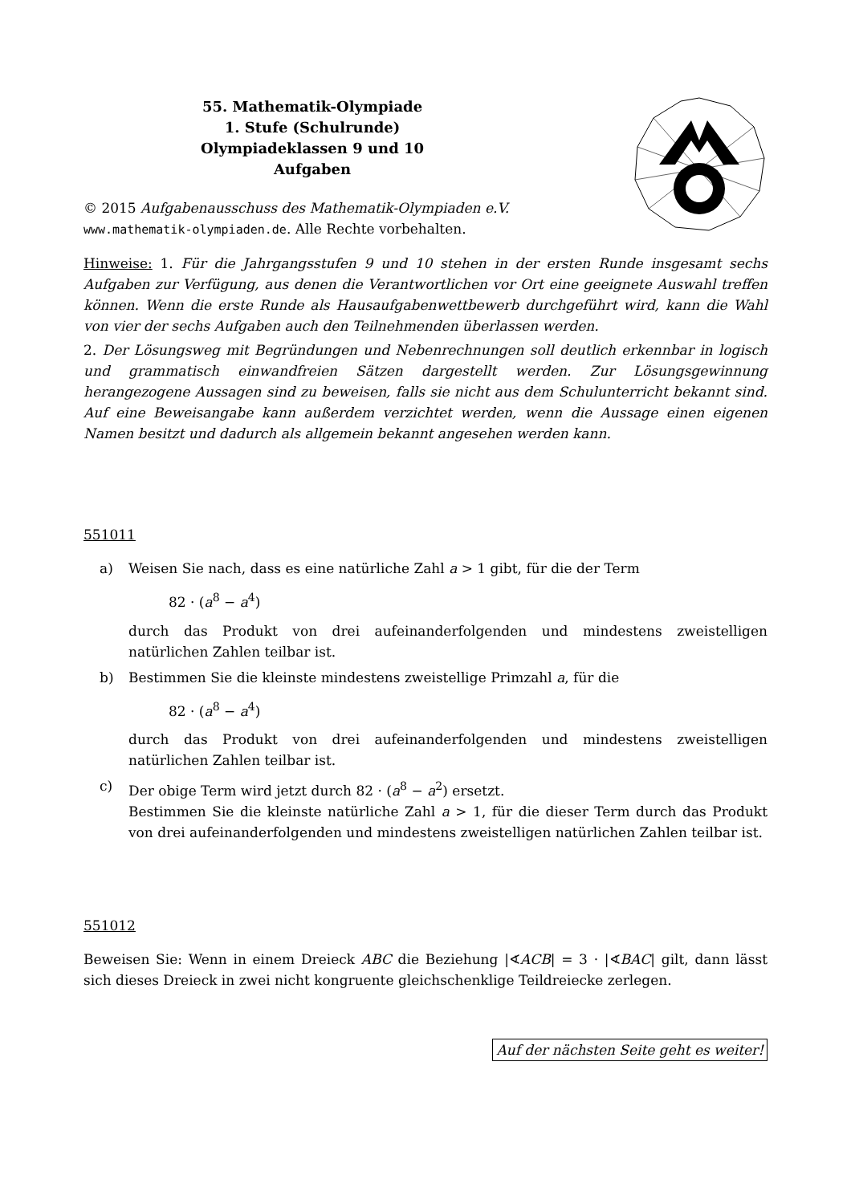55. Mathematik-Olympiade
1. Stufe (Schulrunde)
Olympiadeklassen 9 und 10
Aufgaben
© 2015 Aufgabenausschuss des Mathematik-Olympiaden e.V.
www.mathematik-olympiaden.de. Alle Rechte vorbehalten.
Hinweise: 1. Für die Jahrgangsstufen 9 und 10 stehen in der ersten Runde insgesamt sechs Aufgaben zur Verfügung, aus denen die Verantwortlichen vor Ort eine geeignete Auswahl treffen können. Wenn die erste Runde als Hausaufgabenwettbewerb durchgeführt wird, kann die Wahl von vier der sechs Aufgaben auch den Teilnehmenden überlassen werden.
2. Der Lösungsweg mit Begründungen und Nebenrechnungen soll deutlich erkennbar in logisch und grammatisch einwandfreien Sätzen dargestellt werden. Zur Lösungsgewinnung herangezogene Aussagen sind zu beweisen, falls sie nicht aus dem Schulunterricht bekannt sind. Auf eine Beweisangabe kann außerdem verzichtet werden, wenn die Aussage einen eigenen Namen besitzt und dadurch als allgemein bekannt angesehen werden kann.
551011
a) Weisen Sie nach, dass es eine natürliche Zahl a > 1 gibt, für die der Term
82 · (a<sup>8</sup> − a<sup>4</sup>)
durch das Produkt von drei aufeinanderfolgenden und mindestens zweistelligen natürlichen Zahlen teilbar ist.
b) Bestimmen Sie die kleinste mindestens zweistellige Primzahl a, für die
82 · (a<sup>8</sup> − a<sup>4</sup>)
durch das Produkt von drei aufeinanderfolgenden und mindestens zweistelligen natürlichen Zahlen teilbar ist.
c) Der obige Term wird jetzt durch 82 · (a<sup>8</sup> − a<sup>2</sup>) ersetzt.
Bestimmen Sie die kleinste natürliche Zahl a > 1, für die dieser Term durch das Produkt von drei aufeinanderfolgenden und mindestens zweistelligen natürlichen Zahlen teilbar ist.
551012
Beweisen Sie: Wenn in einem Dreieck ABC die Beziehung |∢ACB| = 3 · |∢BAC| gilt, dann lässt sich dieses Dreieck in zwei nicht kongruente gleichschenklige Teildreiecke zerlegen.
Auf der nächsten Seite geht es weiter!